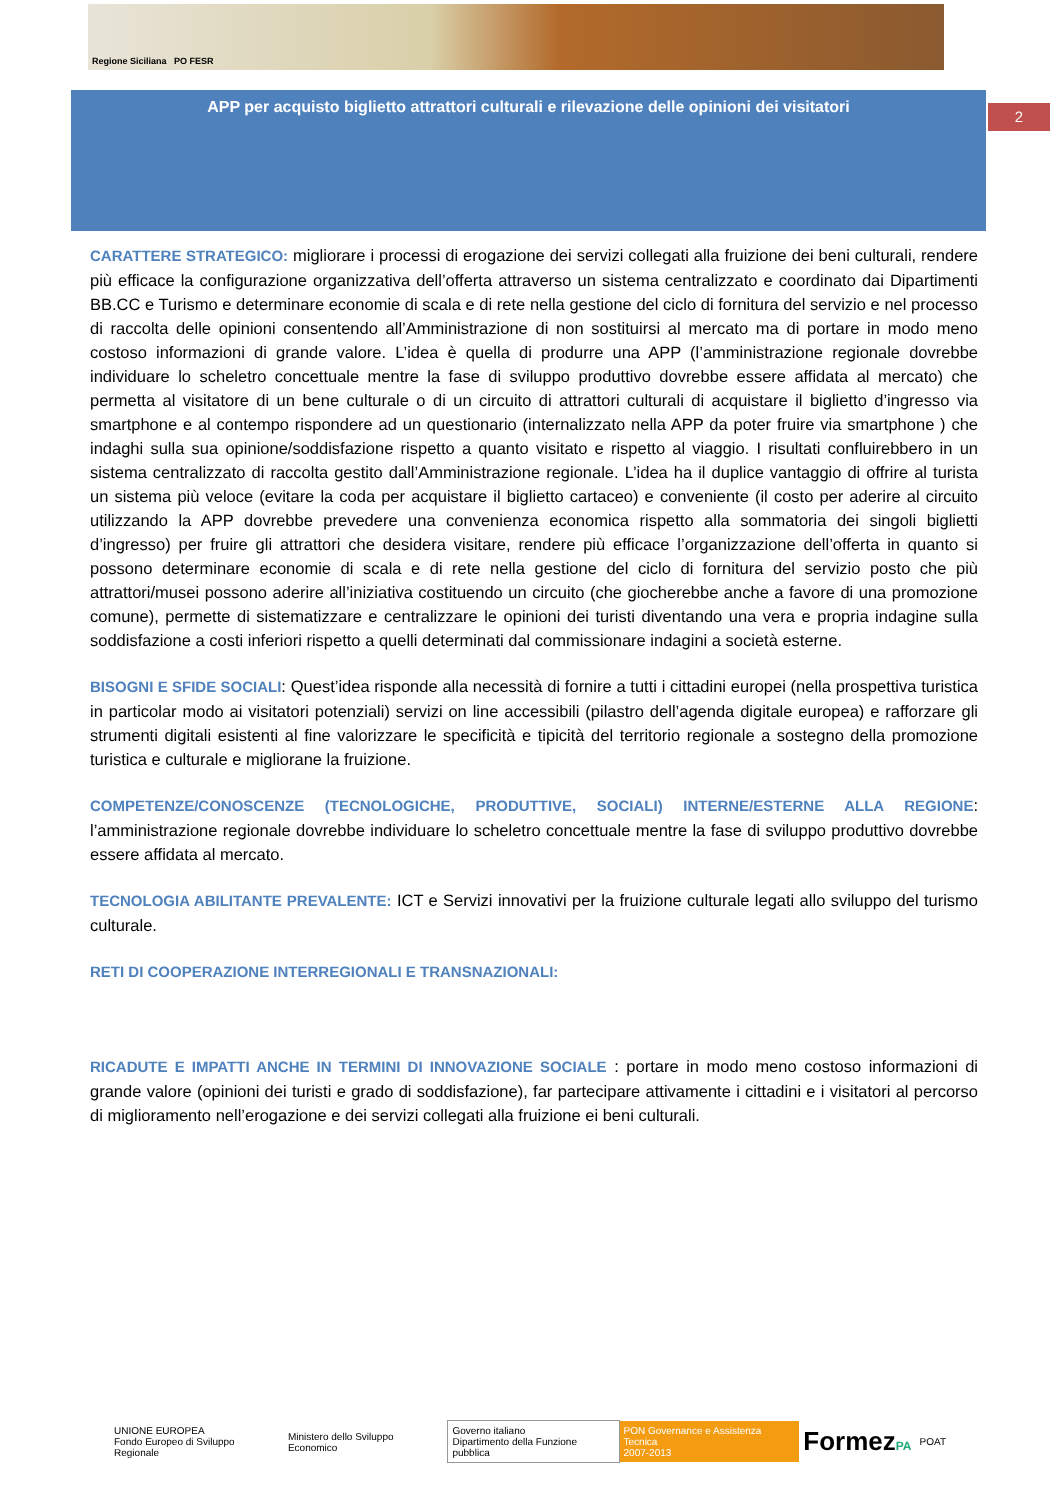Regione Siciliana PO FESR
APP per acquisto biglietto attrattori culturali e rilevazione delle opinioni dei visitatori
2
CARATTERE STRATEGICO: migliorare i processi di erogazione dei servizi collegati alla fruizione dei beni culturali, rendere più efficace la configurazione organizzativa dell’offerta attraverso un sistema centralizzato e coordinato dai Dipartimenti BB.CC e Turismo e determinare economie di scala e di rete nella gestione del ciclo di fornitura del servizio e nel processo di raccolta delle opinioni consentendo all’Amministrazione di non sostituirsi al mercato ma di portare in modo meno costoso informazioni di grande valore. L’idea è quella di produrre una APP (l’amministrazione regionale dovrebbe individuare lo scheletro concettuale mentre la fase di sviluppo produttivo dovrebbe essere affidata al mercato) che permetta al visitatore di un bene culturale o di un circuito di attrattori culturali di acquistare il biglietto d’ingresso via smartphone e al contempo rispondere ad un questionario (internalizzato nella APP da poter fruire via smartphone ) che indaghi sulla sua opinione/soddisfazione rispetto a quanto visitato e rispetto al viaggio. I risultati confluirebbero in un sistema centralizzato di raccolta gestito dall’Amministrazione regionale. L’idea ha il duplice vantaggio di offrire al turista un sistema più veloce (evitare la coda per acquistare il biglietto cartaceo) e conveniente (il costo per aderire al circuito utilizzando la APP dovrebbe prevedere una convenienza economica rispetto alla sommatoria dei singoli biglietti d’ingresso) per fruire gli attrattori che desidera visitare, rendere più efficace l’organizzazione dell’offerta in quanto si possono determinare economie di scala e di rete nella gestione del ciclo di fornitura del servizio posto che più attrattori/musei possono aderire all’iniziativa costituendo un circuito (che giocherebbe anche a favore di una promozione comune), permette di sistematizzare e centralizzare le opinioni dei turisti diventando una vera e propria indagine sulla soddisfazione a costi inferiori rispetto a quelli determinati dal commissionare indagini a società esterne.
BISOGNI E SFIDE SOCIALI: Quest’idea risponde alla necessità di fornire a tutti i cittadini europei (nella prospettiva turistica in particolar modo ai visitatori potenziali) servizi on line accessibili (pilastro dell’agenda digitale europea) e rafforzare gli strumenti digitali esistenti al fine valorizzare le specificità e tipicità del territorio regionale a sostegno della promozione turistica e culturale e migliorane la fruizione.
COMPETENZE/CONOSCENZE (TECNOLOGICHE, PRODUTTIVE, SOCIALI) INTERNE/ESTERNE ALLA REGIONE: l’amministrazione regionale dovrebbe individuare lo scheletro concettuale mentre la fase di sviluppo produttivo dovrebbe essere affidata al mercato.
TECNOLOGIA ABILITANTE PREVALENTE: ICT e Servizi innovativi per la fruizione culturale legati allo sviluppo del turismo culturale.
RETI DI COOPERAZIONE INTERREGIONALI E TRANSNAZIONALI:
RICADUTE E IMPATTI ANCHE IN TERMINI DI INNOVAZIONE SOCIALE : portare in modo meno costoso informazioni di grande valore (opinioni dei turisti e grado di soddisfazione), far partecipare attivamente i cittadini e i visitatori al percorso di miglioramento nell’erogazione e dei servizi collegati alla fruizione ei beni culturali.
UNIONE EUROPEA
Fondo Europeo di Sviluppo Regionale
Ministero dello Sviluppo Economico
Governo italiano
Dipartimento della Funzione pubblica
PON Governance e Assistenza Tecnica
2007-2013
FormezPA
POAT